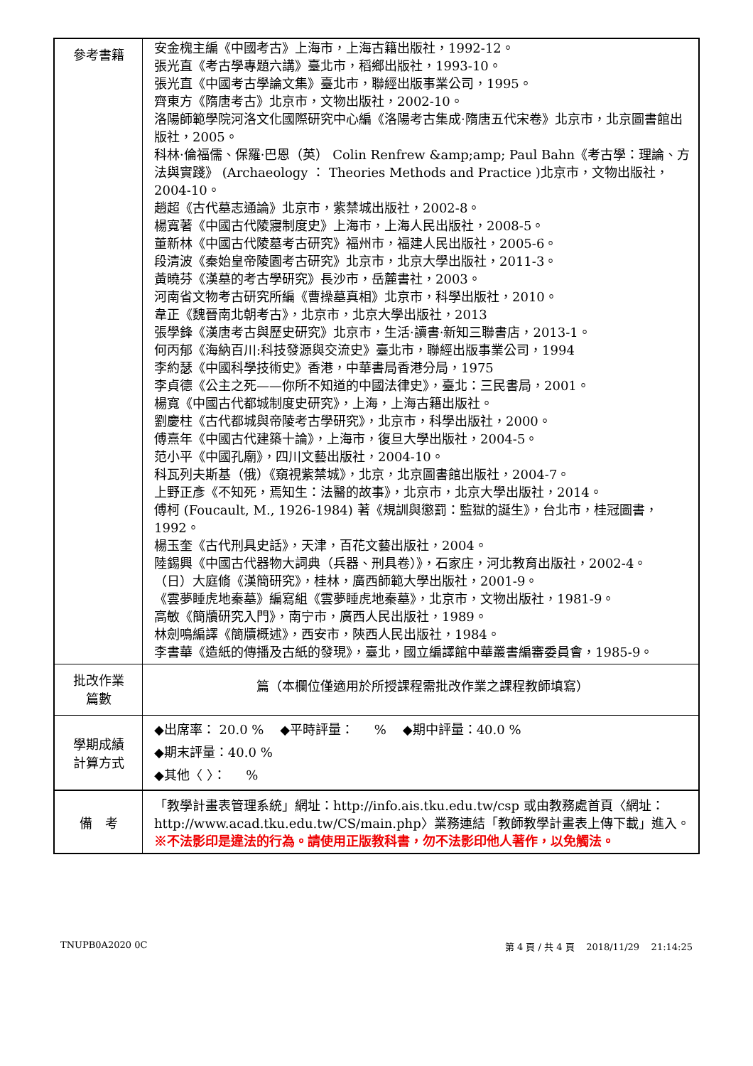| 參考書籍 | 安金槐主編《中國考古》上海市，上海古籍出版社，1992-12。 張光直《考古學專題六講》臺北市，稻鄉出版社，1993-10。 張光直《中國考古學論文集》臺北市，聯經出版事業公司，1995。 齊東方《隋唐考古》北京市，文物出版社，2002-10。 洛陽師範學院河洛文化國際研究中心編《洛陽考古集成·隋唐五代宋卷》北京市，北京圖書館出版社，2005。 科林·倫福儒、保羅·巴恩（英） Colin Renfrew &amp;amp; Paul Bahn《考古學：理論、方法與實踐》 (Archaeology ： Theories Methods and Practice )北京市，文物出版社，2004-10。 趙超《古代墓志通論》北京市，紫禁城出版社，2002-8。 楊寬著《中國古代陵寢制度史》上海市，上海人民出版社，2008-5。 董新林《中國古代陵墓考古研究》福州市，福建人民出版社，2005-6。 段清波《秦始皇帝陵園考古研究》北京市，北京大學出版社，2011-3。 黃曉芬《漢墓的考古學研究》長沙市，岳麓書社，2003。 河南省文物考古研究所編《曹操墓真相》北京市，科學出版社，2010。 韋正《魏晉南北朝考古》，北京市，北京大學出版社，2013 張學鋒《漢唐考古與歷史研究》北京市，生活·讀書·新知三聯書店，2013-1。 何丙郁《海納百川:科技發源與交流史》臺北市，聯經出版事業公司，1994 李約瑟《中國科學技術史》香港，中華書局香港分局，1975 李貞德《公主之死——你所不知道的中國法律史》，臺北：三民書局，2001。 楊寬《中國古代都城制度史研究》，上海，上海古籍出版社。 劉慶柱《古代都城與帝陵考古學研究》，北京市，科學出版社，2000。 傅熹年《中國古代建築十論》，上海市，復旦大學出版社，2004-5。 范小平《中國孔廟》，四川文藝出版社，2004-10。 科瓦列夫斯基（俄）《窺視紫禁城》，北京，北京圖書館出版社，2004-7。 上野正彥《不知死，焉知生：法醫的故事》，北京市，北京大學出版社，2014。 傅柯 (Foucault, M., 1926-1984) 著《規訓與懲罰：監獄的誕生》，台北市，桂冠圖書，1992。 楊玉奎《古代刑具史話》，天津，百花文藝出版社，2004。 陸錫興《中國古代器物大詞典（兵器、刑具卷）》，石家庄，河北教育出版社，2002-4。 （日）大庭脩《漢簡研究》，桂林，廣西師範大學出版社，2001-9。 《雲夢睡虎地秦墓》編寫組《雲夢睡虎地秦墓》，北京市，文物出版社，1981-9。 高敏《簡牘研究入門》，南宁市，廣西人民出版社，1989。 林劍鳴編譯《簡牘概述》，西安市，陝西人民出版社，1984。 李書華《造紙的傳播及古紙的發現》，臺北，國立編譯館中華叢書編審委員會，1985-9。 |
| 批改作業 篇數 | 篇（本欄位僅適用於所授課程需批改作業之課程教師填寫） |
| 學期成績 計算方式 | ◆出席率： 20.0 % ◆平時評量： % ◆期中評量：40.0 % ◆期末評量：40.0 % ◆其他〈 〉： % |
| 備 考 | 「教學計畫表管理系統」網址： http://info.ais.tku.edu.tw/csp 或由教務處首頁〈網址： http://www.acad.tku.edu.tw/CS/main.php 〉業務連結「教師教學計畫表上傳下載」進入。 ※不法影印是違法的行為。請使用正版教科書，勿不法影印他人著作，以免觸法。 |
TNUPB0A2020 0C 第 4 頁 / 共 4 頁 2018/11/29 21:14:25